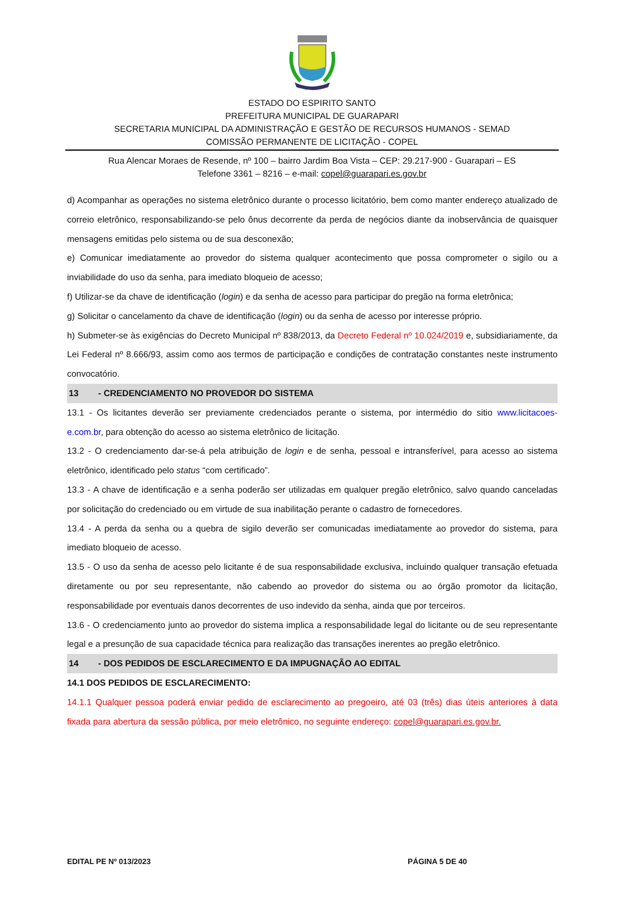ESTADO DO ESPIRITO SANTO
PREFEITURA MUNICIPAL DE GUARAPARI
SECRETARIA MUNICIPAL DA ADMINISTRAÇÃO E GESTÃO DE RECURSOS HUMANOS - SEMAD
COMISSÃO PERMANENTE DE LICITAÇÃO - COPEL
Rua Alencar Moraes de Resende, nº 100 – bairro Jardim Boa Vista – CEP: 29.217-900 - Guarapari – ES
Telefone 3361 – 8216 – e-mail: copel@guarapari.es.gov.br
d) Acompanhar as operações no sistema eletrônico durante o processo licitatório, bem como manter endereço atualizado de correio eletrônico, responsabilizando-se pelo ônus decorrente da perda de negócios diante da inobservância de quaisquer mensagens emitidas pelo sistema ou de sua desconexão;
e) Comunicar imediatamente ao provedor do sistema qualquer acontecimento que possa comprometer o sigilo ou a inviabilidade do uso da senha, para imediato bloqueio de acesso;
f) Utilizar-se da chave de identificação (login) e da senha de acesso para participar do pregão na forma eletrônica;
g) Solicitar o cancelamento da chave de identificação (login) ou da senha de acesso por interesse próprio.
h) Submeter-se às exigências do Decreto Municipal nº 838/2013, da Decreto Federal nº 10.024/2019 e, subsidiariamente, da Lei Federal nº 8.666/93, assim como aos termos de participação e condições de contratação constantes neste instrumento convocatório.
13 - CREDENCIAMENTO NO PROVEDOR DO SISTEMA
13.1 - Os licitantes deverão ser previamente credenciados perante o sistema, por intermédio do sitio www.licitacoes-e.com.br, para obtenção do acesso ao sistema eletrônico de licitação.
13.2 - O credenciamento dar-se-á pela atribuição de login e de senha, pessoal e intransferível, para acesso ao sistema eletrônico, identificado pelo status “com certificado”.
13.3 - A chave de identificação e a senha poderão ser utilizadas em qualquer pregão eletrônico, salvo quando canceladas por solicitação do credenciado ou em virtude de sua inabilitação perante o cadastro de fornecedores.
13.4 - A perda da senha ou a quebra de sigilo deverão ser comunicadas imediatamente ao provedor do sistema, para imediato bloqueio de acesso.
13.5 - O uso da senha de acesso pelo licitante é de sua responsabilidade exclusiva, incluindo qualquer transação efetuada diretamente ou por seu representante, não cabendo ao provedor do sistema ou ao órgão promotor da licitação, responsabilidade por eventuais danos decorrentes de uso indevido da senha, ainda que por terceiros.
13.6 - O credenciamento junto ao provedor do sistema implica a responsabilidade legal do licitante ou de seu representante legal e a presunção de sua capacidade técnica para realização das transações inerentes ao pregão eletrônico.
14 - DOS PEDIDOS DE ESCLARECIMENTO E DA IMPUGNAÇÃO AO EDITAL
14.1 DOS PEDIDOS DE ESCLARECIMENTO:
14.1.1 Qualquer pessoa poderá enviar pedido de esclarecimento ao pregoeiro, até 03 (três) dias úteis anteriores à data fixada para abertura da sessão pública, por meio eletrônico, no seguinte endereço: copel@guarapari.es.gov.br.
EDITAL PE Nº 013/2023 PÁGINA 5 DE 40